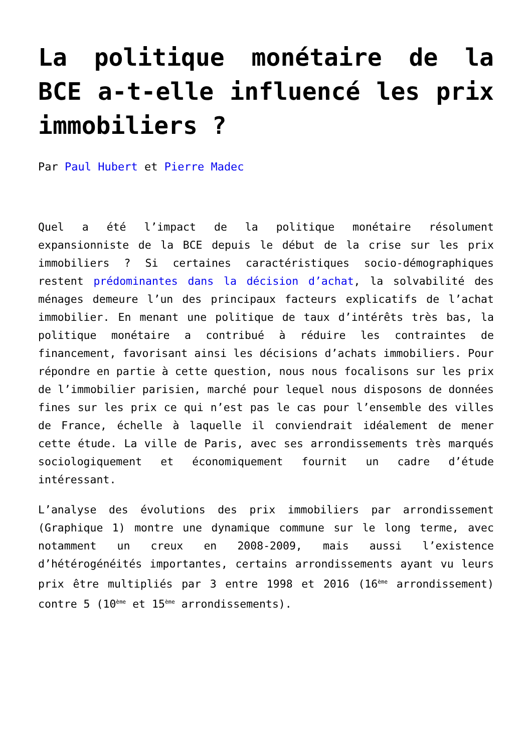La politique monétaire de la BCE a-t-elle influencé les prix immobiliers ?
Par Paul Hubert et Pierre Madec
Quel a été l’impact de la politique monétaire résolument expansionniste de la BCE depuis le début de la crise sur les prix immobiliers ? Si certaines caractéristiques socio-démographiques restent prédominantes dans la décision d’achat, la solvabilité des ménages demeure l’un des principaux facteurs explicatifs de l’achat immobilier. En menant une politique de taux d’intérêts très bas, la politique monétaire a contribué à réduire les contraintes de financement, favorisant ainsi les décisions d’achats immobiliers. Pour répondre en partie à cette question, nous nous focalisons sur les prix de l’immobilier parisien, marché pour lequel nous disposons de données fines sur les prix ce qui n’est pas le cas pour l’ensemble des villes de France, échelle à laquelle il conviendrait idéalement de mener cette étude. La ville de Paris, avec ses arrondissements très marqués sociologiquement et économiquement fournit un cadre d’étude intéressant.
L’analyse des évolutions des prix immobiliers par arrondissement (Graphique 1) montre une dynamique commune sur le long terme, avec notamment un creux en 2008-2009, mais aussi l’existence d’hétérogénéités importantes, certains arrondissements ayant vu leurs prix être multipliés par 3 entre 1998 et 2016 (16<sup>ème</sup> arrondissement) contre 5 (10<sup>ème</sup> et 15<sup>ème</sup> arrondissements).